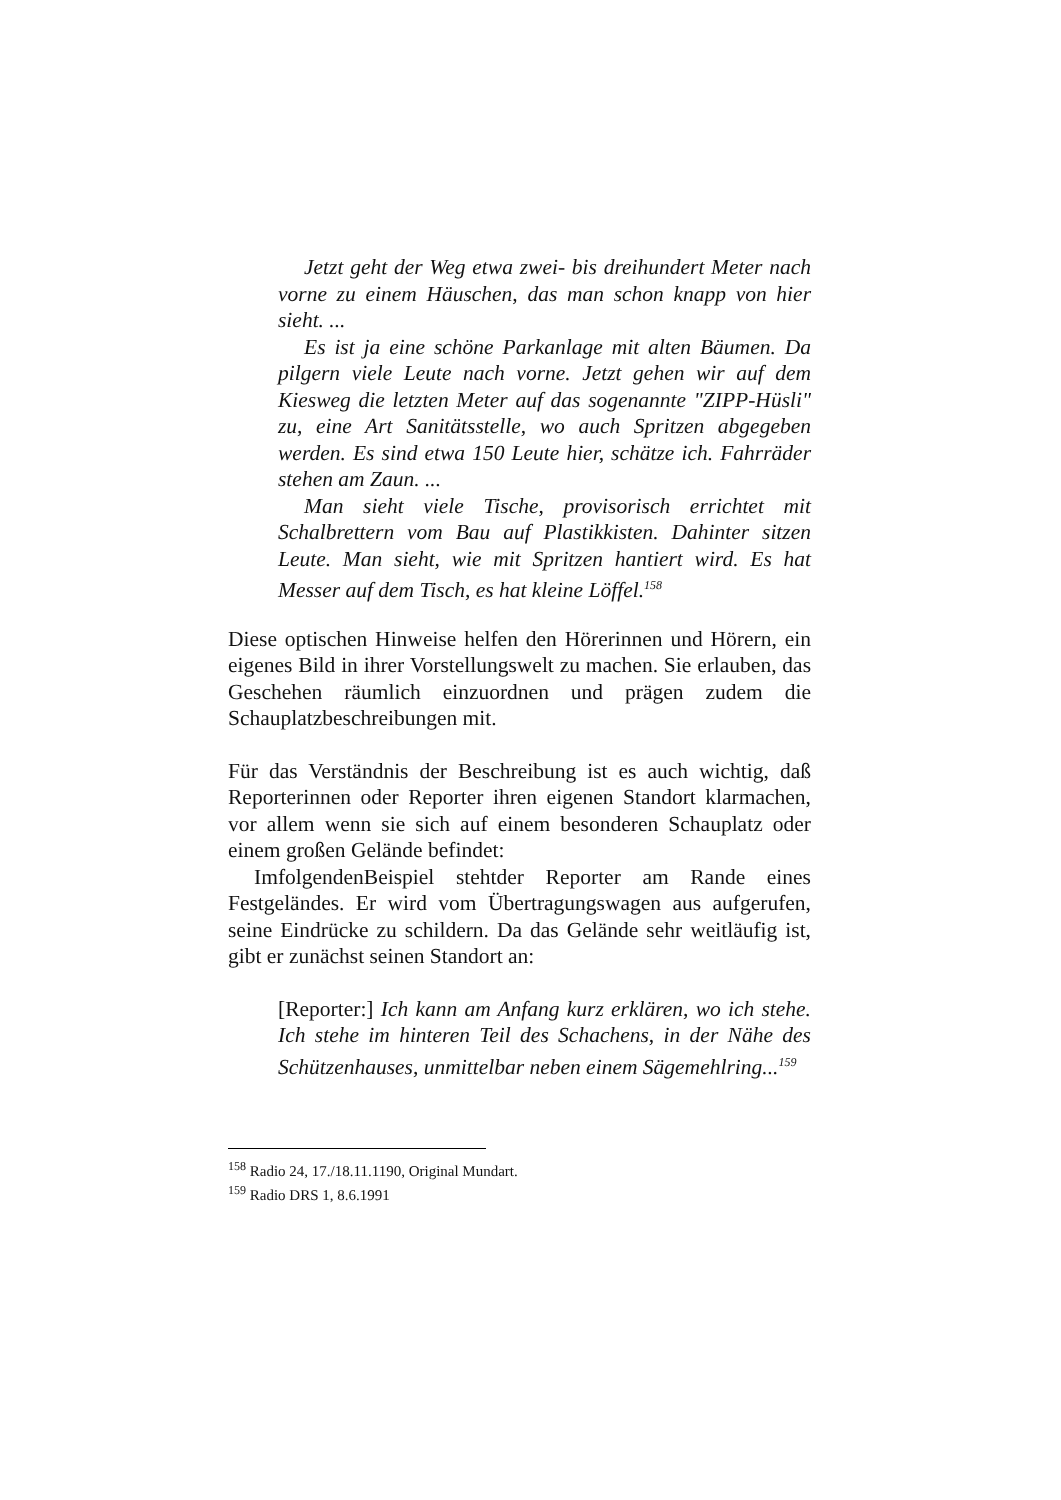Jetzt geht der Weg etwa zwei- bis dreihundert Meter nach vorne zu einem Häuschen, das man schon knapp von hier sieht. ...
Es ist ja eine schöne Parkanlage mit alten Bäumen. Da pilgern viele Leute nach vorne. Jetzt gehen wir auf dem Kiesweg die letzten Meter auf das sogenannte "ZIPP-Hüsli" zu, eine Art Sanitätsstelle, wo auch Spritzen abgegeben werden. Es sind etwa 150 Leute hier, schätze ich. Fahrräder stehen am Zaun. ...
Man sieht viele Tische, provisorisch errichtet mit Schalbrettern vom Bau auf Plastikkisten. Dahinter sitzen Leute. Man sieht, wie mit Spritzen hantiert wird. Es hat Messer auf dem Tisch, es hat kleine Löffel.<sup>158</sup>
Diese optischen Hinweise helfen den Hörerinnen und Hörern, ein eigenes Bild in ihrer Vorstellungswelt zu machen. Sie erlauben, das Geschehen räumlich einzuordnen und prägen zudem die Schauplatzbeschreibungen mit.
Für das Verständnis der Beschreibung ist es auch wichtig, daß Reporterinnen oder Reporter ihren eigenen Standort klarmachen, vor allem wenn sie sich auf einem besonderen Schauplatz oder einem großen Gelände befindet:
ImfolgendenBeispiel stehtder Reporter am Rande eines Festgeländes. Er wird vom Übertragungswagen aus aufgerufen, seine Eindrücke zu schildern. Da das Gelände sehr weitläufig ist, gibt er zunächst seinen Standort an:
[Reporter:] Ich kann am Anfang kurz erklären, wo ich stehe. Ich stehe im hinteren Teil des Schachens, in der Nähe des Schützenhauses, unmittelbar neben einem Sägemehlring...<sup>159</sup>
<sup>158</sup> Radio 24, 17./18.11.1190, Original Mundart.
<sup>159</sup> Radio DRS 1, 8.6.1991